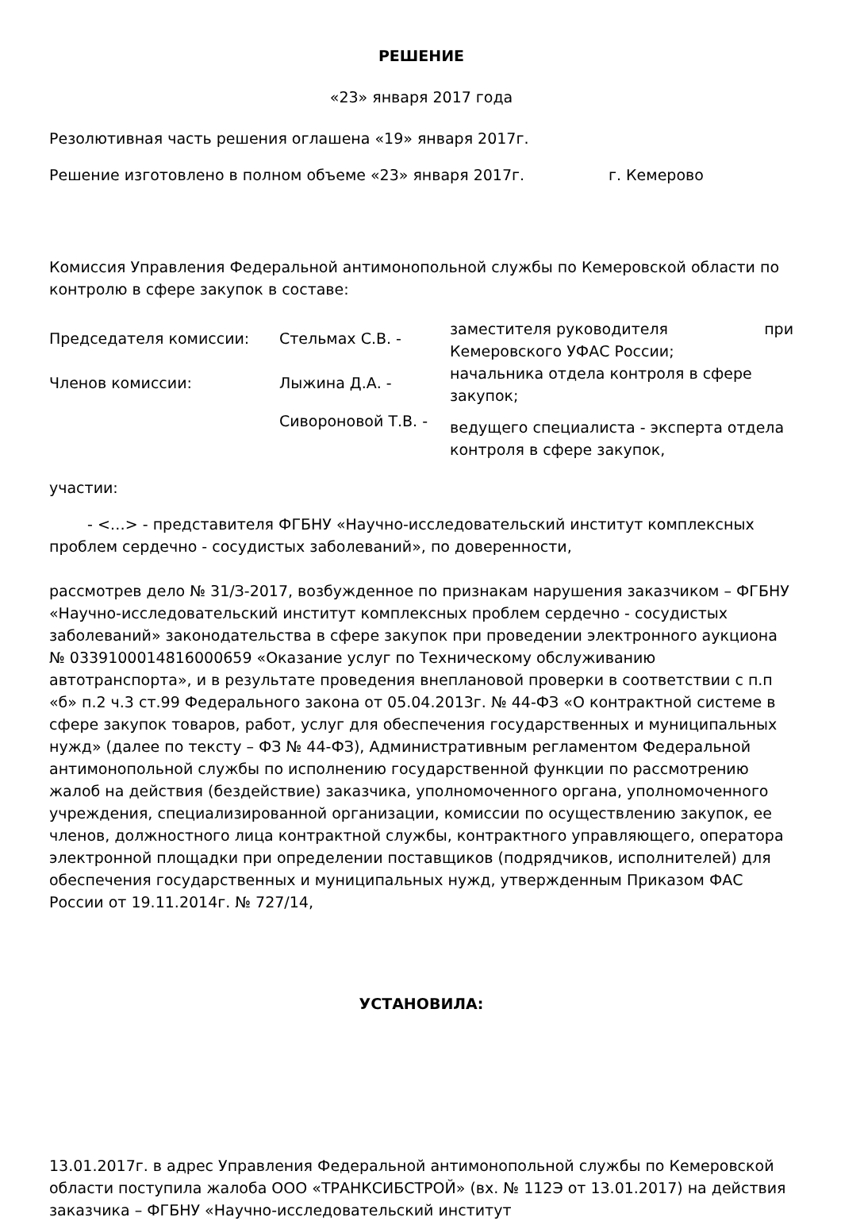РЕШЕНИЕ
«23» января 2017 года
Резолютивная часть решения оглашена «19» января 2017г.
Решение изготовлено в полном объеме «23» января 2017г. г. Кемерово
Комиссия Управления Федеральной антимонопольной службы по Кемеровской области по контролю в сфере закупок в составе:
| Председателя комиссии: | Стельмах С.В. - | заместителя руководителя при Кемеровского УФАС России; |
| Членов комиссии: | Лыжина Д.А. - | начальника отдела контроля в сфере закупок; |
| | Сивороновой Т.В. - | ведущего специалиста - эксперта отдела контроля в сфере закупок, |
участии:
- <…> - представителя ФГБНУ «Научно-исследовательский институт комплексных проблем сердечно - сосудистых заболеваний», по доверенности,
рассмотрев дело № 31/З-2017, возбужденное по признакам нарушения заказчиком – ФГБНУ «Научно-исследовательский институт комплексных проблем сердечно - сосудистых заболеваний» законодательства в сфере закупок при проведении электронного аукциона № 0339100014816000659 «Оказание услуг по Техническому обслуживанию автотранспорта», и в результате проведения внеплановой проверки в соответствии с п.п «б» п.2 ч.3 ст.99 Федерального закона от 05.04.2013г. № 44-ФЗ «О контрактной системе в сфере закупок товаров, работ, услуг для обеспечения государственных и муниципальных нужд» (далее по тексту – ФЗ № 44-ФЗ), Административным регламентом Федеральной антимонопольной службы по исполнению государственной функции по рассмотрению жалоб на действия (бездействие) заказчика, уполномоченного органа, уполномоченного учреждения, специализированной организации, комиссии по осуществлению закупок, ее членов, должностного лица контрактной службы, контрактного управляющего, оператора электронной площадки при определении поставщиков (подрядчиков, исполнителей) для обеспечения государственных и муниципальных нужд, утвержденным Приказом ФАС России от 19.11.2014г. № 727/14,
УСТАНОВИЛА:
13.01.2017г. в адрес Управления Федеральной антимонопольной службы по Кемеровской области поступила жалоба ООО «ТРАНКСИБСТРОЙ» (вх. № 112Э от 13.01.2017) на действия заказчика – ФГБНУ «Научно-исследовательский институт